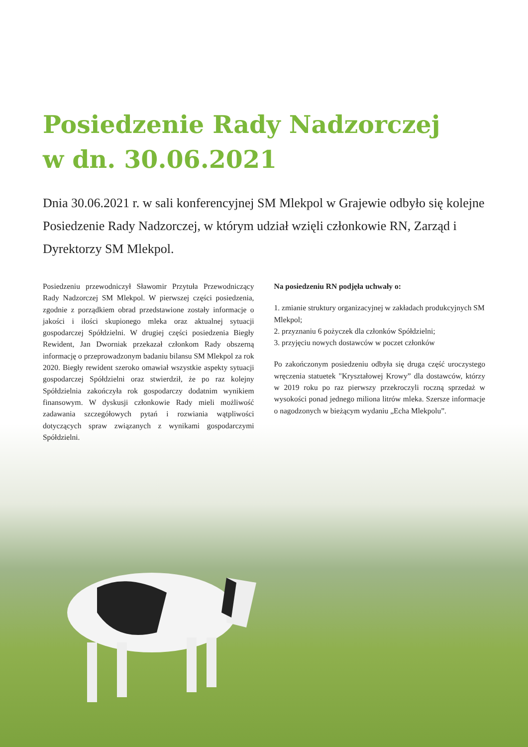Posiedzenie Rady Nadzorczej
w dn. 30.06.2021
Dnia 30.06.2021 r. w sali konferencyjnej SM Mlekpol w Grajewie odbyło się kolejne Posiedzenie Rady Nadzorczej, w którym udział wzięli członkowie RN, Zarząd i Dyrektorzy SM Mlekpol.
Posiedzeniu przewodniczył Sławomir Przytuła Przewodniczący Rady Nadzorczej SM Mlekpol. W pierwszej części posiedzenia, zgodnie z porządkiem obrad przedstawione zostały informacje o jakości i ilości skupionego mleka oraz aktualnej sytuacji gospodarczej Spółdzielni. W drugiej części posiedzenia Biegły Rewident, Jan Dworniak przekazał członkom Rady obszerną informację o przeprowadzonym badaniu bilansu SM Mlekpol za rok 2020. Biegły rewident szeroko omawiał wszystkie aspekty sytuacji gospodarczej Spółdzielni oraz stwierdził, że po raz kolejny Spółdzielnia zakończyła rok gospodarczy dodatnim wynikiem finansowym. W dyskusji członkowie Rady mieli możliwość zadawania szczegółowych pytań i rozwiania wątpliwości dotyczących spraw związanych z wynikami gospodarczymi Spółdzielni.
Na posiedzeniu RN podjęła uchwały o:
1. zmianie struktury organizacyjnej w zakładach produkcyjnych SM Mlekpol;
2. przyznaniu 6 pożyczek dla członków Spółdzielni;
3. przyjęciu nowych dostawców w poczet członków
Po zakończonym posiedzeniu odbyła się druga część uroczystego wręczenia statuetek "Kryształowej Krowy” dla dostawców, którzy w 2019 roku po raz pierwszy przekroczyli roczną sprzedaż w wysokości ponad jednego miliona litrów mleka. Szersze informacje o nagodzonych w bieżącym wydaniu „Echa Mlekpolu”.